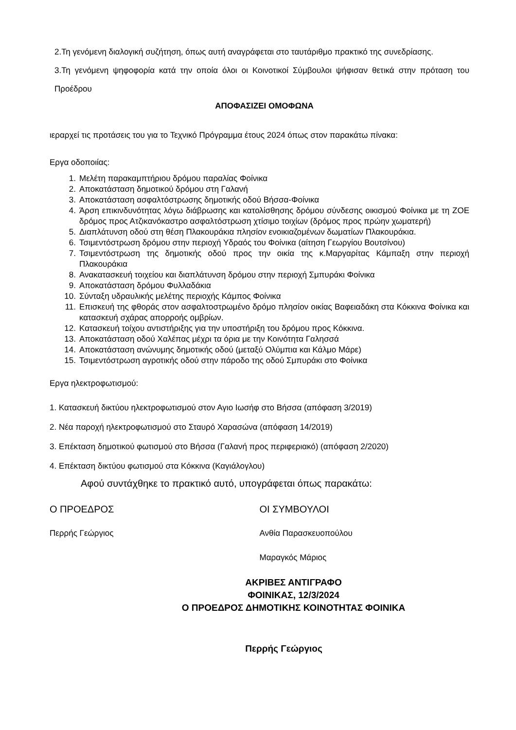2.Τη γενόμενη διαλογική συζήτηση, όπως αυτή αναγράφεται στο ταυτάριθμο πρακτικό της συνεδρίασης.
3.Τη γενόμενη ψηφοφορία κατά την οποία όλοι οι Κοινοτικοί Σύμβουλοι ψήφισαν θετικά στην πρόταση του Προέδρου
ΑΠΟΦΑΣΙΖΕΙ ΟΜΟΦΩΝΑ
ιεραρχεί τις προτάσεις του για το Τεχνικό Πρόγραμμα έτους 2024 όπως στον παρακάτω πίνακα:
Εργα οδοποιίας:
1. Μελέτη παρακαμπτήριου δρόμου παραλίας Φοίνικα
2. Αποκατάσταση δημοτικού δρόμου στη Γαλανή
3. Αποκατάσταση ασφαλτόστρωσης δημοτικής οδού Βήσσα-Φοίνικα
4. Άρση επικινδυνότητας λόγω διάβρωσης και κατολίσθησης δρόμου σύνδεσης οικισμού Φοίνικα με τη ΖΟΕ δρόμος προς Ατζικανόκαστρο ασφαλτόστρωση χτίσιμο τοιχίων (δρόμος προς πρώην χωματερή)
5. Διαπλάτυνση οδού στη θέση Πλακουράκια πλησίον ενοικιαζομένων δωματίων Πλακουράκια.
6. Τσιμεντόστρωση δρόμου στην περιοχή Υδραός του Φοίνικα (αίτηση Γεωργίου Βουτσίνου)
7. Τσιμεντόστρωση της δημοτικής οδού προς την οικία της κ.Μαργαρίτας Κάμπαξη στην περιοχή Πλακουράκια
8. Ανακατασκευή τοιχείου και διαπλάτυνση δρόμου στην περιοχή Σμπυράκι Φοίνικα
9. Αποκατάσταση δρόμου Φυλλαδάκια
10. Σύνταξη υδραυλικής μελέτης περιοχής Κάμπος Φοίνικα
11. Επισκευή της φθοράς στον ασφαλτοστρωμένο δρόμο πλησίον οικίας Βαφειαδάκη στα Κόκκινα Φοίνικα και κατασκευή σχάρας απορροής ομβρίων.
12. Κατασκευή τοίχου αντιστήριξης για την υποστήριξη του δρόμου προς Κόκκινα.
13. Αποκατάσταση οδού Χαλέπας μέχρι τα όρια με την Κοινότητα Γαλησσά
14. Αποκατάσταση ανώνυμης δημοτικής οδού (μεταξύ Ολύμπια και Κάλμο Μάρε)
15. Τσιμεντόστρωση αγροτικής οδού στην πάροδο της οδού Σμπυράκι στο Φοίνικα
Εργα ηλεκτροφωτισμού:
1. Κατασκευή δικτύου ηλεκτροφωτισμού στον Αγιο Ιωσήφ στο Βήσσα (απόφαση 3/2019)
2. Νέα παροχή ηλεκτροφωτισμού στο Σταυρό Χαρασώνα (απόφαση 14/2019)
3. Επέκταση δημοτικού φωτισμού στο Βήσσα (Γαλανή προς περιφεριακό) (απόφαση 2/2020)
4. Επέκταση δικτύου φωτισμού στα Κόκκινα (Καγιάλογλου)
Αφού συντάχθηκε το πρακτικό αυτό, υπογράφεται όπως παρακάτω:
Ο ΠΡΟΕΔΡΟΣ ΟΙ ΣΥΜΒΟΥΛΟΙ
Περρής Γεώργιος Ανθία Παρασκευοπούλου
Μαραγκός Μάριος
ΑΚΡΙΒΕΣ ΑΝΤΙΓΡΑΦΟ
ΦΟΙΝΙΚΑΣ, 12/3/2024
Ο ΠΡΟΕΔΡΟΣ ΔΗΜΟΤΙΚΗΣ ΚΟΙΝΟΤΗΤΑΣ ΦΟΙΝΙΚΑ
Περρής Γεώργιος